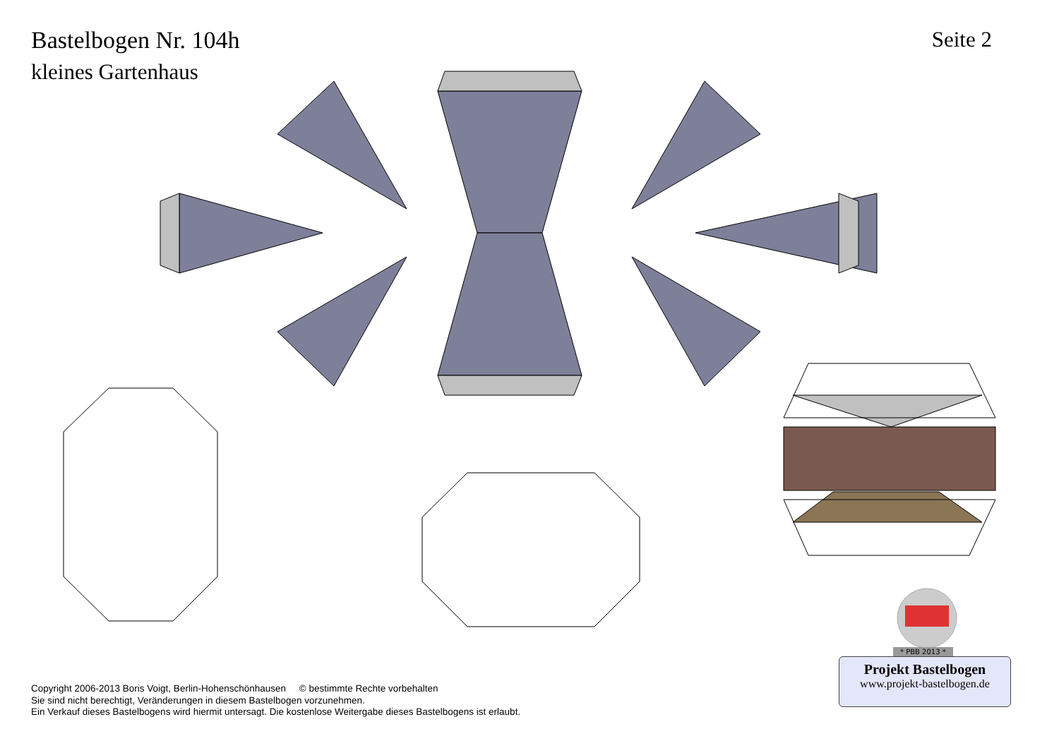Bastelbogen Nr. 104h
kleines Gartenhaus
Seite 2
* PBB 2013 *
Projekt Bastelbogen
www.projekt-bastelbogen.de
Copyright 2006-2013 Boris Voigt, Berlin-Hohenschönhausen © bestimmte Rechte vorbehalten
Sie sind nicht berechtigt, Veränderungen in diesem Bastelbogen vorzunehmen.
Ein Verkauf dieses Bastelbogens wird hiermit untersagt. Die kostenlose Weitergabe dieses Bastelbogens ist erlaubt.